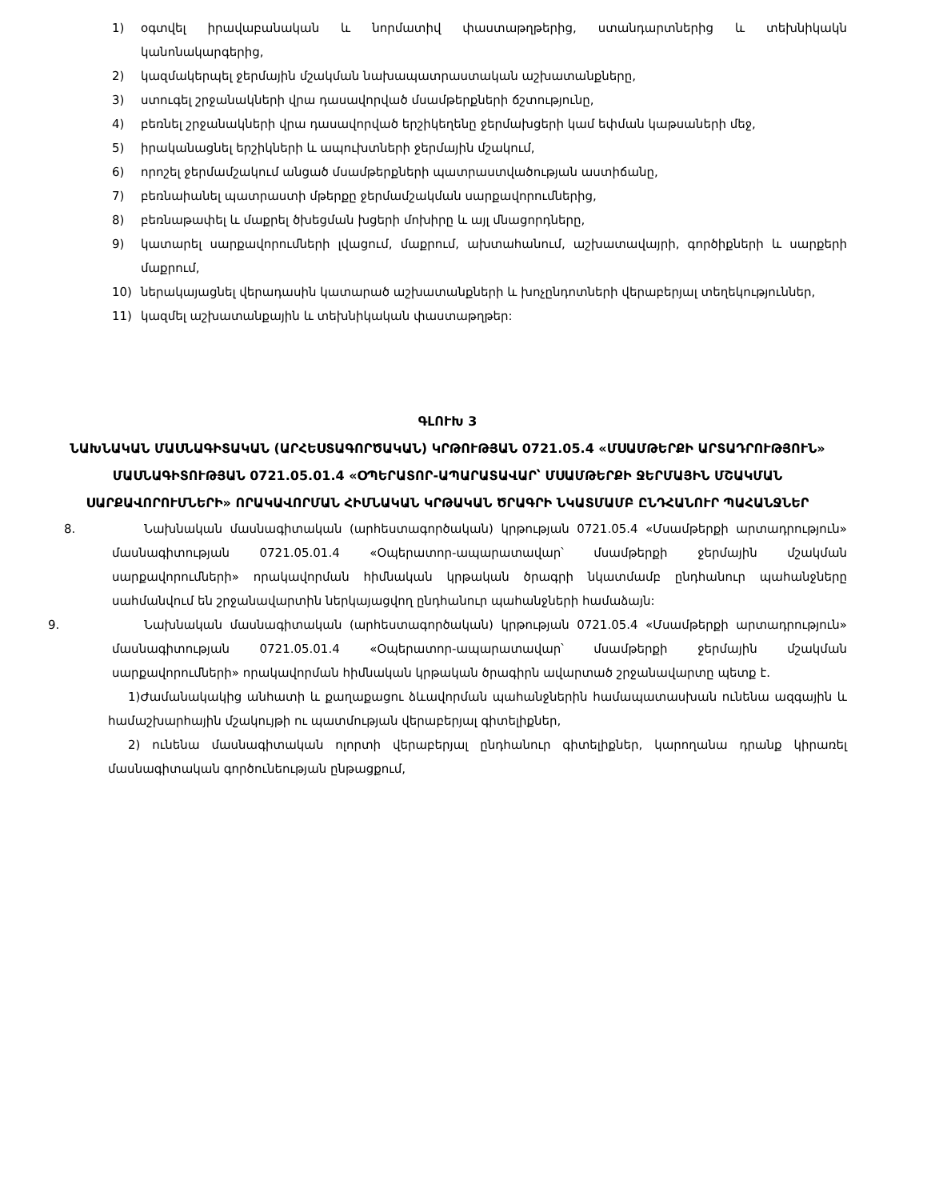1) օգտվել իրավաբանական և նորմատիվ փաստաթղթերից, ստանդարտներից և տեխնիկակն կանոնակարգերից,
2) կազմակերպել ջերմային մշակման նախապատրաստական աշխատանքները,
3) ստուգել շրջանակների վրա դասավորված մսամթերքների ճշտությունը,
4) բեռնել շրջանակների վրա դասավորված երշիկեղենը ջերմախցերի կամ եփման կաթսաների մեջ,
5) իրականացնել երշիկների և ապուխտների ջերմային մշակում,
6) որոշել ջերմամշակում անցած մսամթերքների պատրաստվածության աստիճանը,
7) բեռնաիանել պատրաստի մթերքը ջերմամշակման սարքավորումներից,
8) բեռնաթափել և մաքրել ծխեցման խցերի մոխիրը և այլ մնացորդները,
9) կատարել սարքավորումների լվացում, մաքրում, ախտահանում, աշխատավայրի, գործիքների և սարքերի մաքրում,
10) ներակայացնել վերադասին կատարած աշխատանքների և խոչընդոտների վերաբերյալ տեղեկություններ,
11) կազմել աշխատանքային և տեխնիկական փաստաթղթեր:
ԳԼՈՒԽ 3
ՆԱԽՆԱԿԱՆ ՄԱՍՆԱԳԻՏԱԿԱՆ (ԱՐՀԵՍՏԱԳՈՐԾԱԿԱՆ) ԿՐԹՈՒԹՅԱՆ 0721.05.4 «ՄՍԱՄԹԵՐՔԻ ԱՐՏԱԴՐՈՒԹՅՈՒՆ» ՄԱՍՆԱԳԻՏՈՒԹՅԱՆ 0721.05.01.4 «ՕՊԵՐԱՏՈՐ-ԱՊԱՐԱՏԱՎԱՐ՝ ՄՍԱՄԹԵՐՔԻ ՋԵՐՄԱՅԻՆ ՄՇԱԿՄԱՆ ՍԱՐՔԱՎՈՐՈՒՄՆԵՐԻ» ՈՐԱԿԱՎՈՐՄԱՆ ՀԻՄՆԱԿԱՆ ԿՐԹԱԿԱՆ ԾՐԱԳՐԻ ՆԿԱՏՄԱՄԲ ԸՆԴՀԱՆՈՒՐ ՊԱՀԱՆՋՆԵՐ
8. Նախնական մասնագիտական (արհեստագործական) կրթության 0721.05.4 «Մսամթերքի արտադրություն» մասնագիտության 0721.05.01.4 «Օպերատոր-ապարատավար՝ մսամթերքի ջերմային մշակման սարքավորումների» որակավորման հիմնական կրթական ծրագրի նկատմամբ ընդհանուր պահանջները սահմանվում են շրջանավարտին ներկայացվող ընդհանուր պահանջների համաձայն:
9. Նախնական մասնագիտական (արհեստագործական) կրթության 0721.05.4 «Մսամթերքի արտադրություն» մասնագիտության 0721.05.01.4 «Օպերատոր-ապարատավար՝ մսամթերքի ջերմային մշակման սարքավորումների» որակավորման հիմնական կրթական ծրագիրն ավարտած շրջանավարտը պետք է.
1)Ժամանակակից անհատի և քաղաքացու ձևավորման պահանջներին համապատասխան ունենա ազգային և համաշխարհային մշակույթի ու պատմության վերաբերյալ գիտելիքներ,
2) ունենա մասնագիտական ոլորտի վերաբերյալ ընդհանուր գիտելիքներ, կարողանա դրանք կիրառել մասնագիտական գործունեության ընթացքում,